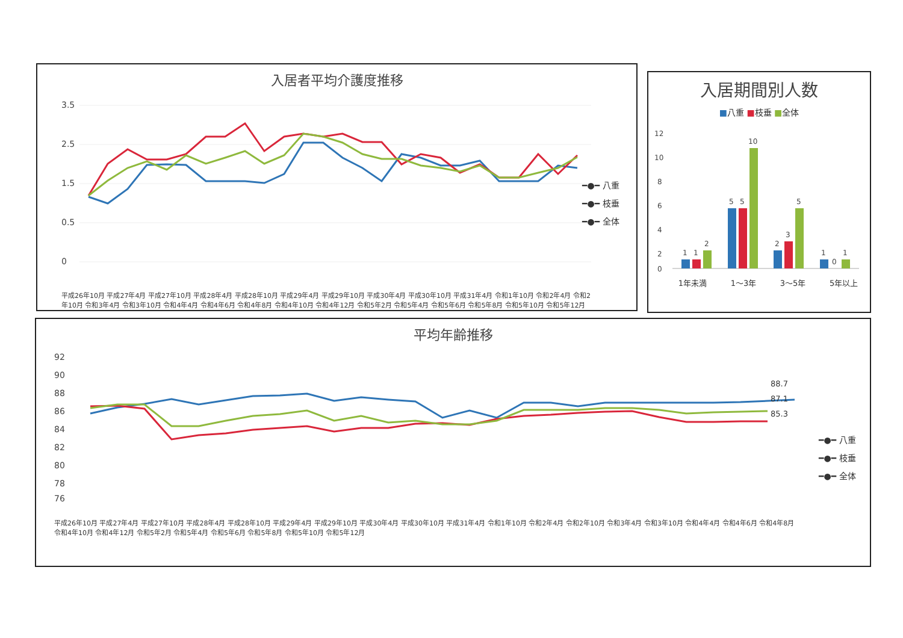入居者平均介護度推移
3.5
2.5
1.5
0.5
0
━●━ 八重
━●━ 枝垂
━●━ 全体
平成26年10月 平成27年4月 平成27年10月 平成28年4月 平成28年10月 平成29年4月 平成29年10月 平成30年4月 平成30年10月 平成31年4月 令和1年10月 令和2年4月 令和2年10月 令和3年4月 令和3年10月 令和4年4月 令和4年6月 令和4年8月 令和4年10月 令和4年12月 令和5年2月 令和5年4月 令和5年6月 令和5年8月 令和5年10月 令和5年12月
入居期間別人数
■八重 ■枝垂 ■全体
12
10
8
6
4
2
0
1
1
2
5
5
10
2
3
5
1
0
1
1年未満 1～3年 3～5年 5年以上
平均年齢推移
92
90
88
86
84
82
80
78
76
━●━ 八重
━●━ 枝垂
━●━ 全体
88.7
87.1
85.3
平成26年10月 平成27年4月 平成27年10月 平成28年4月 平成28年10月 平成29年4月 平成29年10月 平成30年4月 平成30年10月 平成31年4月 令和1年10月 令和2年4月 令和2年10月 令和3年4月 令和3年10月 令和4年4月 令和4年6月 令和4年8月 令和4年10月 令和4年12月 令和5年2月 令和5年4月 令和5年6月 令和5年8月 令和5年10月 令和5年12月